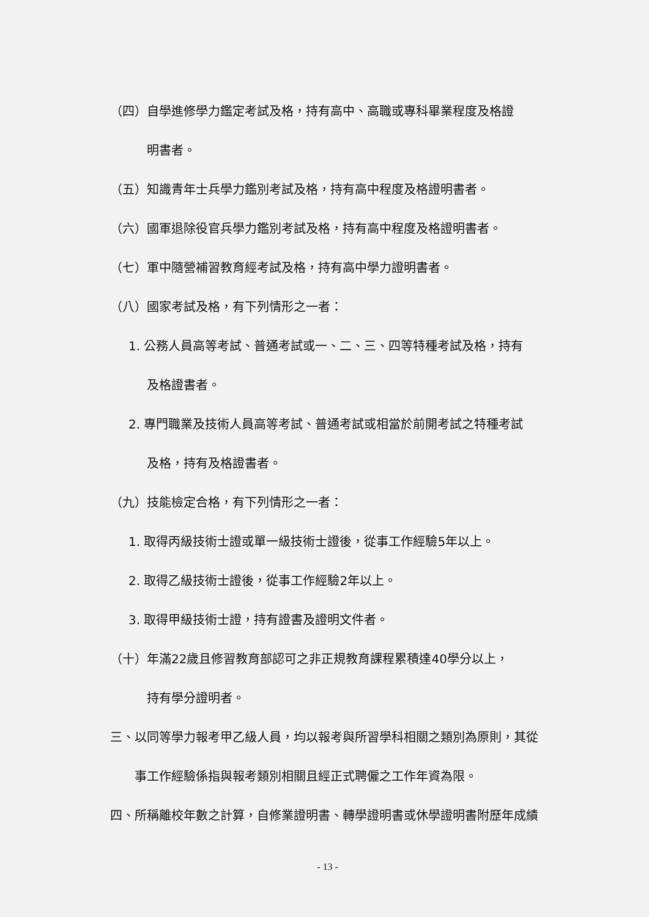（四）自學進修學力鑑定考試及格，持有高中、高職或專科畢業程度及格證
明書者。
（五）知識青年士兵學力鑑別考試及格，持有高中程度及格證明書者。
（六）國軍退除役官兵學力鑑別考試及格，持有高中程度及格證明書者。
（七）軍中隨營補習教育經考試及格，持有高中學力證明書者。
（八）國家考試及格，有下列情形之一者：
1. 公務人員高等考試、普通考試或一、二、三、四等特種考試及格，持有
及格證書者。
2. 專門職業及技術人員高等考試、普通考試或相當於前開考試之特種考試
及格，持有及格證書者。
（九）技能檢定合格，有下列情形之一者：
1. 取得丙級技術士證或單一級技術士證後，從事工作經驗5年以上。
2. 取得乙級技術士證後，從事工作經驗2年以上。
3. 取得甲級技術士證，持有證書及證明文件者。
（十）年滿22歲且修習教育部認可之非正規教育課程累積達40學分以上，
持有學分證明者。
三、以同等學力報考甲乙級人員，均以報考與所習學科相關之類別為原則，其從
事工作經驗係指與報考類別相關且經正式聘僱之工作年資為限。
四、所稱離校年數之計算，自修業證明書、轉學證明書或休學證明書附歷年成績
- 13 -